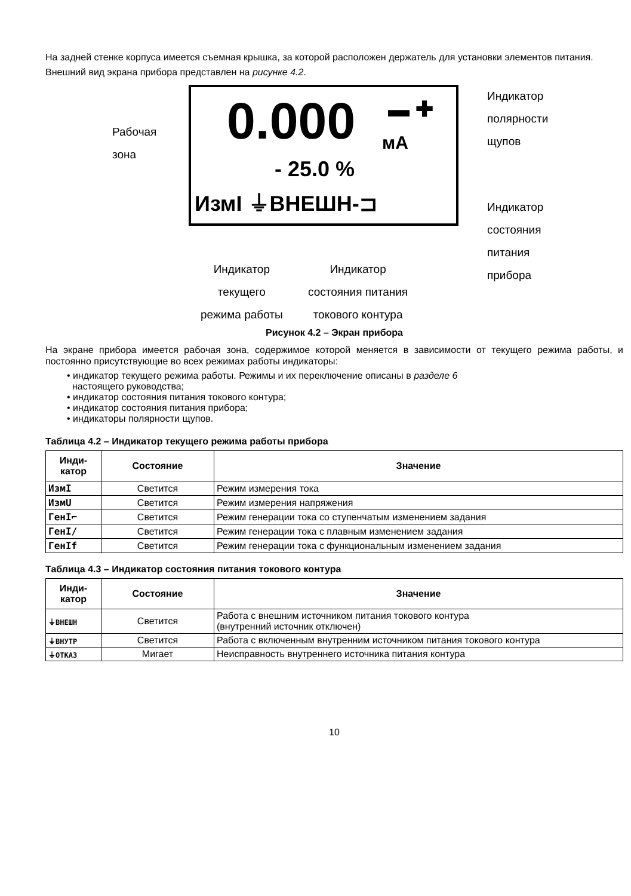На задней стенке корпуса имеется съемная крышка, за которой расположен держатель для установки элементов питания.
Внешний вид экрана прибора представлен на рисунке 4.2.
Рабочая
зона
0.000 ▬ ✚
мА
- 25.0 %
ИзмI ⏚ВНЕШН-⊐
Индикатор
полярности
щупов
Индикатор
состояния
питания
прибора
Индикатор
текущего
режима работы
Индикатор
состояния питания
токового контура
Рисунок 4.2 – Экран прибора
На экране прибора имеется рабочая зона, содержимое которой меняется в зависимости от текущего режима работы, и постоянно присутствующие во всех режимах работы индикаторы:
• индикатор текущего режима работы. Режимы и их переключение описаны в разделе 6
настоящего руководства;
• индикатор состояния питания токового контура;
• индикатор состояния питания прибора;
• индикаторы полярности щупов.
Таблица 4.2 – Индикатор текущего режима работы прибора
| Инди- катор | Состояние | Значение |
| --- | --- | --- |
| ИзмI | Светится | Режим измерения тока |
| ИзмU | Светится | Режим измерения напряжения |
| ГенI⌐ | Светится | Режим генерации тока со ступенчатым изменением задания |
| ГенI/ | Светится | Режим генерации тока с плавным изменением задания |
| ГенIf | Светится | Режим генерации тока с функциональным изменением задания |
Таблица 4.3 – Индикатор состояния питания токового контура
| Инди- катор | Состояние | Значение |
| --- | --- | --- |
| ⏚ВНЕШН | Светится | Работа с внешним источником питания токового контура (внутренний источник отключен) |
| ⏚ВНУТР | Светится | Работа с включенным внутренним источником питания токового контура |
| ⏚ОТКАЗ | Мигает | Неисправность внутреннего источника питания контура |
10